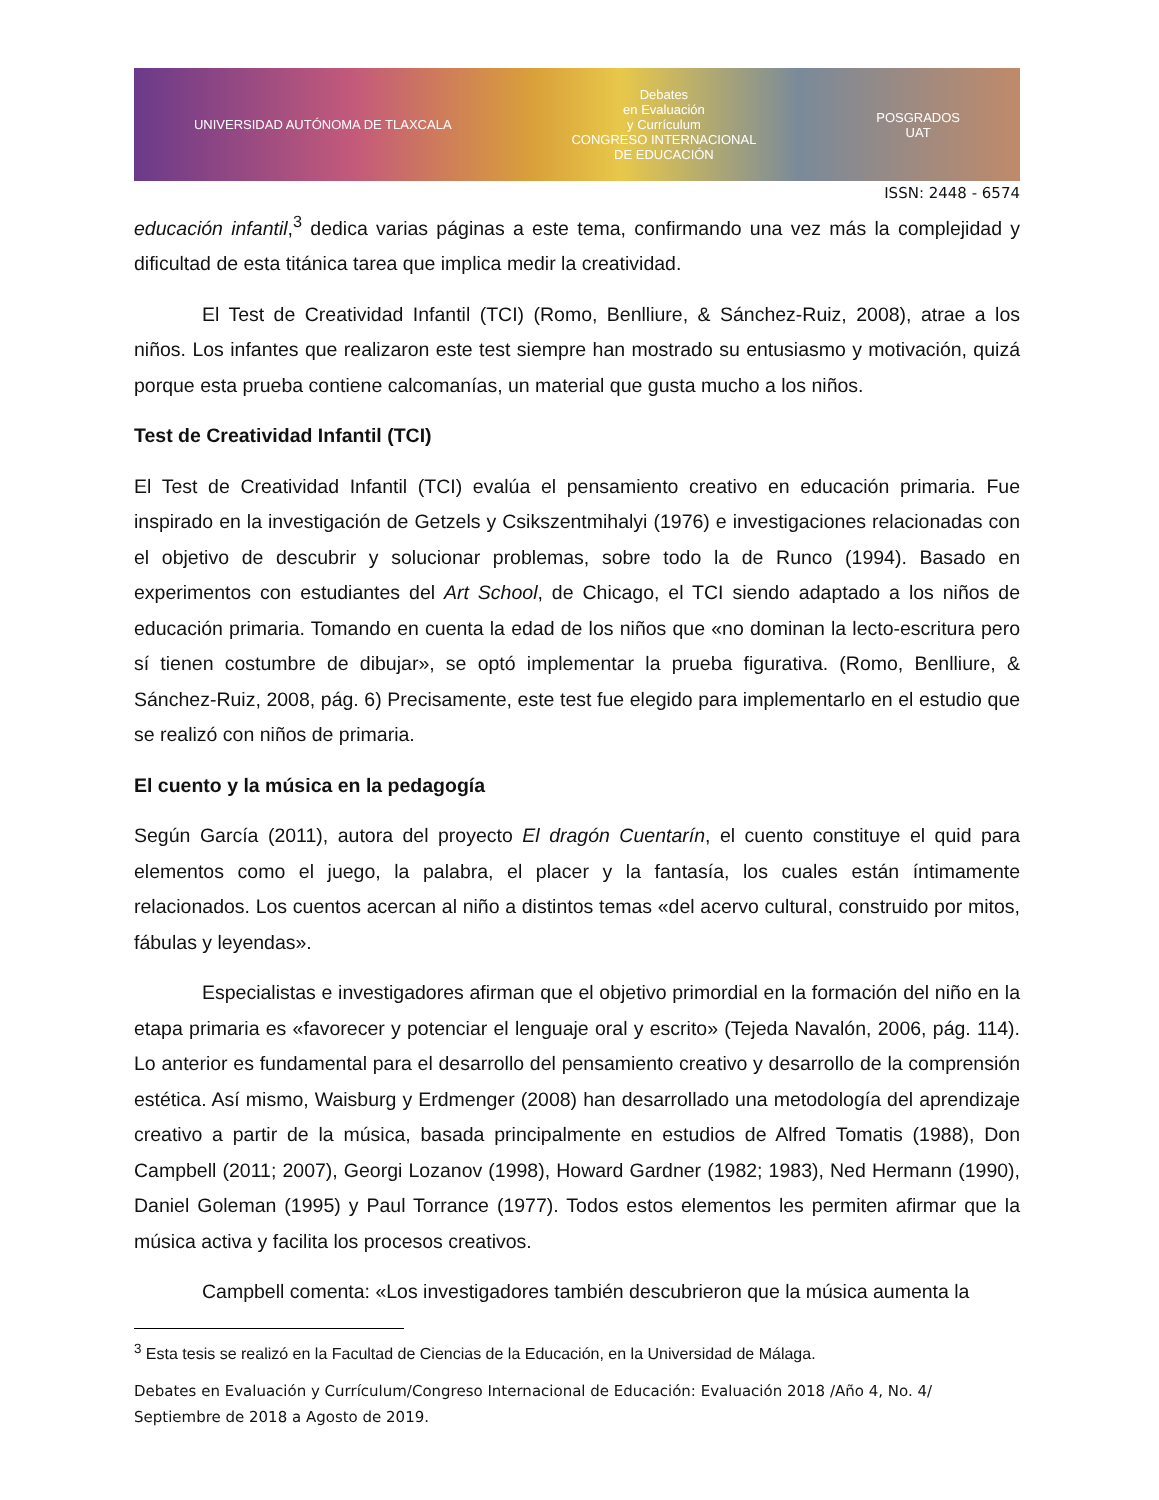UNIVERSIDAD AUTÓNOMA DE TLAXCALA Debates
en Evaluación
y Currículum
CONGRESO INTERNACIONAL
DE EDUCACIÓN POSGRADOS
UAT
ISSN: 2448 - 6574
educación infantil,<sup>3</sup> dedica varias páginas a este tema, confirmando una vez más la complejidad y dificultad de esta titánica tarea que implica medir la creatividad.
El Test de Creatividad Infantil (TCI) (Romo, Benlliure, & Sánchez-Ruiz, 2008), atrae a los niños. Los infantes que realizaron este test siempre han mostrado su entusiasmo y motivación, quizá porque esta prueba contiene calcomanías, un material que gusta mucho a los niños.
Test de Creatividad Infantil (TCI)
El Test de Creatividad Infantil (TCI) evalúa el pensamiento creativo en educación primaria. Fue inspirado en la investigación de Getzels y Csikszentmihalyi (1976) e investigaciones relacionadas con el objetivo de descubrir y solucionar problemas, sobre todo la de Runco (1994). Basado en experimentos con estudiantes del Art School, de Chicago, el TCI siendo adaptado a los niños de educación primaria. Tomando en cuenta la edad de los niños que «no dominan la lecto-escritura pero sí tienen costumbre de dibujar», se optó implementar la prueba figurativa. (Romo, Benlliure, & Sánchez-Ruiz, 2008, pág. 6) Precisamente, este test fue elegido para implementarlo en el estudio que se realizó con niños de primaria.
El cuento y la música en la pedagogía
Según García (2011), autora del proyecto El dragón Cuentarín, el cuento constituye el quid para elementos como el juego, la palabra, el placer y la fantasía, los cuales están íntimamente relacionados. Los cuentos acercan al niño a distintos temas «del acervo cultural, construido por mitos, fábulas y leyendas».
Especialistas e investigadores afirman que el objetivo primordial en la formación del niño en la etapa primaria es «favorecer y potenciar el lenguaje oral y escrito» (Tejeda Navalón, 2006, pág. 114). Lo anterior es fundamental para el desarrollo del pensamiento creativo y desarrollo de la comprensión estética. Así mismo, Waisburg y Erdmenger (2008) han desarrollado una metodología del aprendizaje creativo a partir de la música, basada principalmente en estudios de Alfred Tomatis (1988), Don Campbell (2011; 2007), Georgi Lozanov (1998), Howard Gardner (1982; 1983), Ned Hermann (1990), Daniel Goleman (1995) y Paul Torrance (1977). Todos estos elementos les permiten afirmar que la música activa y facilita los procesos creativos.
Campbell comenta: «Los investigadores también descubrieron que la música aumenta la
<sup>3</sup> Esta tesis se realizó en la Facultad de Ciencias de la Educación, en la Universidad de Málaga.
Debates en Evaluación y Currículum/Congreso Internacional de Educación: Evaluación 2018 /Año 4, No. 4/ Septiembre de 2018 a Agosto de 2019.